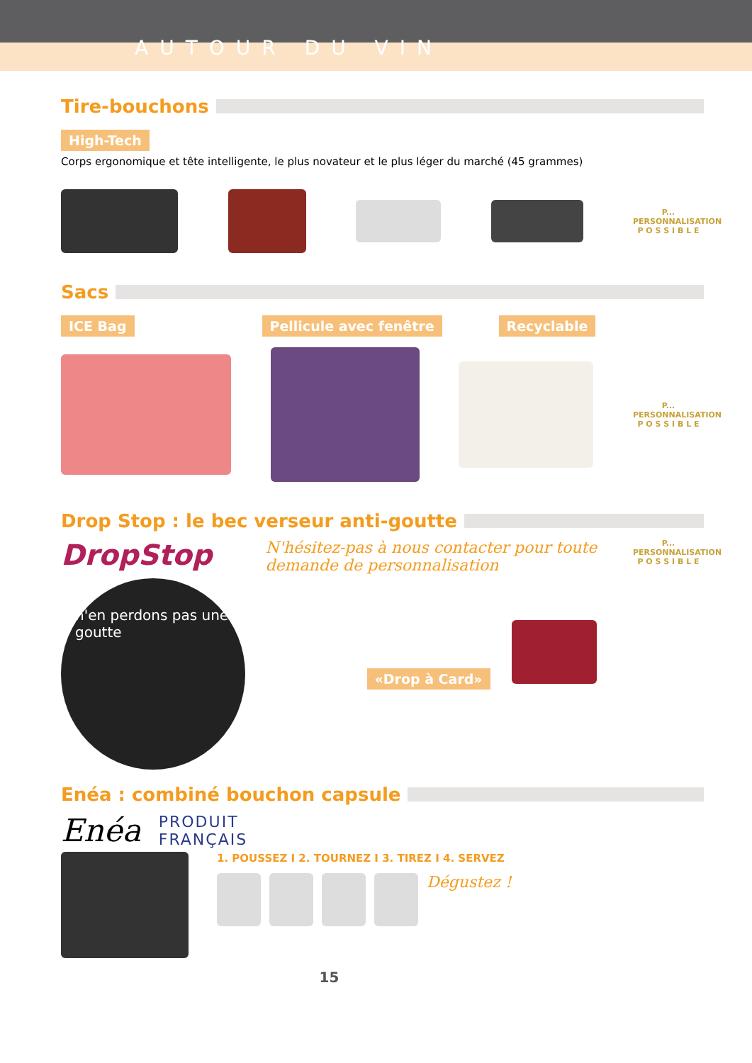AUTOUR DU VIN
Tire-bouchons
High-Tech
Corps ergonomique et tête intelligente, le plus novateur et le plus léger du marché (45 grammes)
P...
PERSONNALISATION
P O S S I B L E
Sacs
ICE Bag Pellicule avec fenêtre Recyclable
P...
PERSONNALISATION
P O S S I B L E
Drop Stop : le bec verseur anti-goutte
DropStop
n'en perdons pas une goutte
N'hésitez-pas à nous contacter pour toute demande de personnalisation
«Drop à Card»
P...
PERSONNALISATION
P O S S I B L E
Enéa : combiné bouchon capsule
Enéa
PRODUIT
FRANÇAIS
1. POUSSEZ I 2. TOURNEZ I 3. TIREZ I 4. SERVEZ
Dégustez !
15